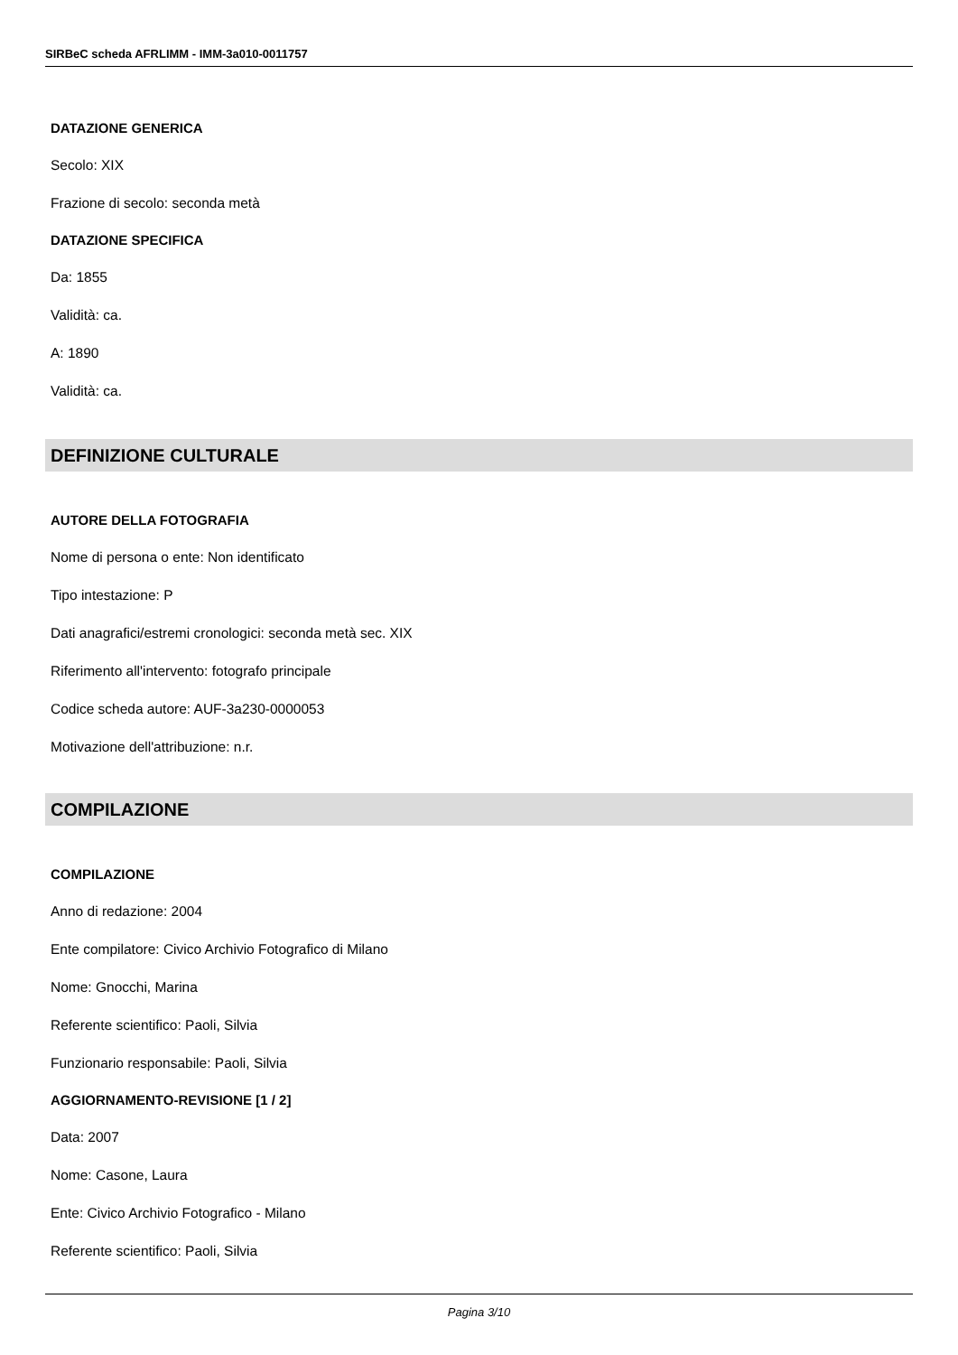SIRBeC scheda AFRLIMM - IMM-3a010-0011757
DATAZIONE GENERICA
Secolo: XIX
Frazione di secolo: seconda metà
DATAZIONE SPECIFICA
Da: 1855
Validità: ca.
A: 1890
Validità: ca.
DEFINIZIONE CULTURALE
AUTORE DELLA FOTOGRAFIA
Nome di persona o ente: Non identificato
Tipo intestazione: P
Dati anagrafici/estremi cronologici: seconda metà sec. XIX
Riferimento all'intervento: fotografo principale
Codice scheda autore: AUF-3a230-0000053
Motivazione dell'attribuzione: n.r.
COMPILAZIONE
COMPILAZIONE
Anno di redazione: 2004
Ente compilatore: Civico Archivio Fotografico di Milano
Nome: Gnocchi, Marina
Referente scientifico: Paoli, Silvia
Funzionario responsabile: Paoli, Silvia
AGGIORNAMENTO-REVISIONE [1 / 2]
Data: 2007
Nome: Casone, Laura
Ente: Civico Archivio Fotografico - Milano
Referente scientifico: Paoli, Silvia
Pagina 3/10